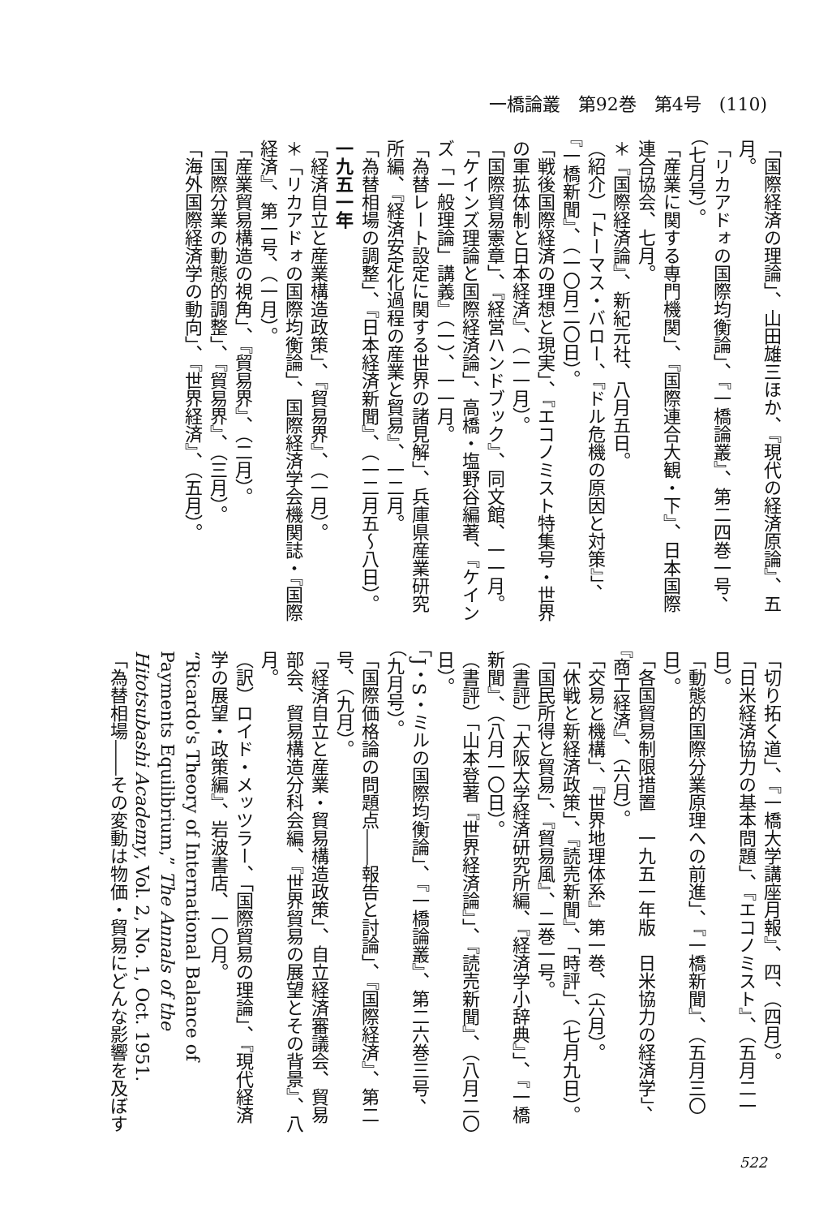一橋論叢　第92巻　第4号　(110)
「国際経済の理論」、山田雄三ほか、『現代の経済原論』、五月。
「リカアドォの国際均衡論」、『一橋論叢』、第二四巻一号、（七月号）。
「産業に関する専門機関」、『国際連合大観・下』、日本国際連合協会、七月。
＊『国際経済論』、新紀元社、八月五日。
（紹介）「トーマス・バロー、『ドル危機の原因と対策』」、『一橋新聞』、（一〇月二〇日）。
「戦後国際経済の理想と現実」、『エコノミスト特集号・世界の軍拡体制と日本経済』、（一一月）。
「国際貿易憲章」、『経営ハンドブック』、同文館、一一月。
「ケインズ理論と国際経済論」、高橋・塩野谷編著、『ケインズ「一般理論」講義』（一）、一一月。
「為替レート設定に関する世界の諸見解」、兵庫県産業研究所編、『経済安定化過程の産業と貿易』、一二月。
「為替相場の調整」、『日本経済新聞』、（一二月五〜八日）。
一九五一年
「経済自立と産業構造政策」、『貿易界』、（一月）。
＊「リカアドォの国際均衡論」、国際経済学会機関誌・『国際経済』、第一号、（一月）。
「産業貿易構造の視角」、『貿易界』、（二月）。
「国際分業の動態的調整」、『貿易界』、（三月）。
「海外国際経済学の動向」、『世界経済』、（五月）。
「切り拓く道」、『一橋大学講座月報』、四、（四月）。
「日米経済協力の基本問題」、『エコノミスト』、（五月二一日）。
「動態的国際分業原理への前進」、『一橋新聞』、（五月三〇日）。
「各国貿易制限措置　一九五一年版　日米協力の経済学」、『商工経済』、（六月）。
「交易と機構」、『世界地理体系』第一巻、（六月）。
「休戦と新経済政策」、『読売新聞』、「時評」、（七月九日）。
「国民所得と貿易」、『貿易風』、二巻一号。
（書評）「大阪大学経済研究所編、『経済学小辞典』」、『一橋新聞』、（八月一〇日）。
（書評）「山本登著『世界経済論』」、『読売新聞』、（八月二〇日）。
「J・S・ミルの国際均衡論」、『一橋論叢』、第二六巻三号、（九月号）。
「国際価格論の問題点――報告と討論」、『国際経済』、第二号、（九月）。
「経済自立と産業・貿易構造政策」、自立経済審議会、貿易部会、貿易構造分科会編、『世界貿易の展望とその背景』、八月。
（訳）ロイド・メッツラー、「国際貿易の理論」、『現代経済学の展望・政策編』、岩波書店、一〇月。
“Ricardo's Theory of International Balance of Payments Equilibrium,” The Annals of the Hitotsubashi Academy, Vol. 2, No. 1, Oct. 1951.
「為替相場――その変動は物価・貿易にどんな影響を及ぼす
522